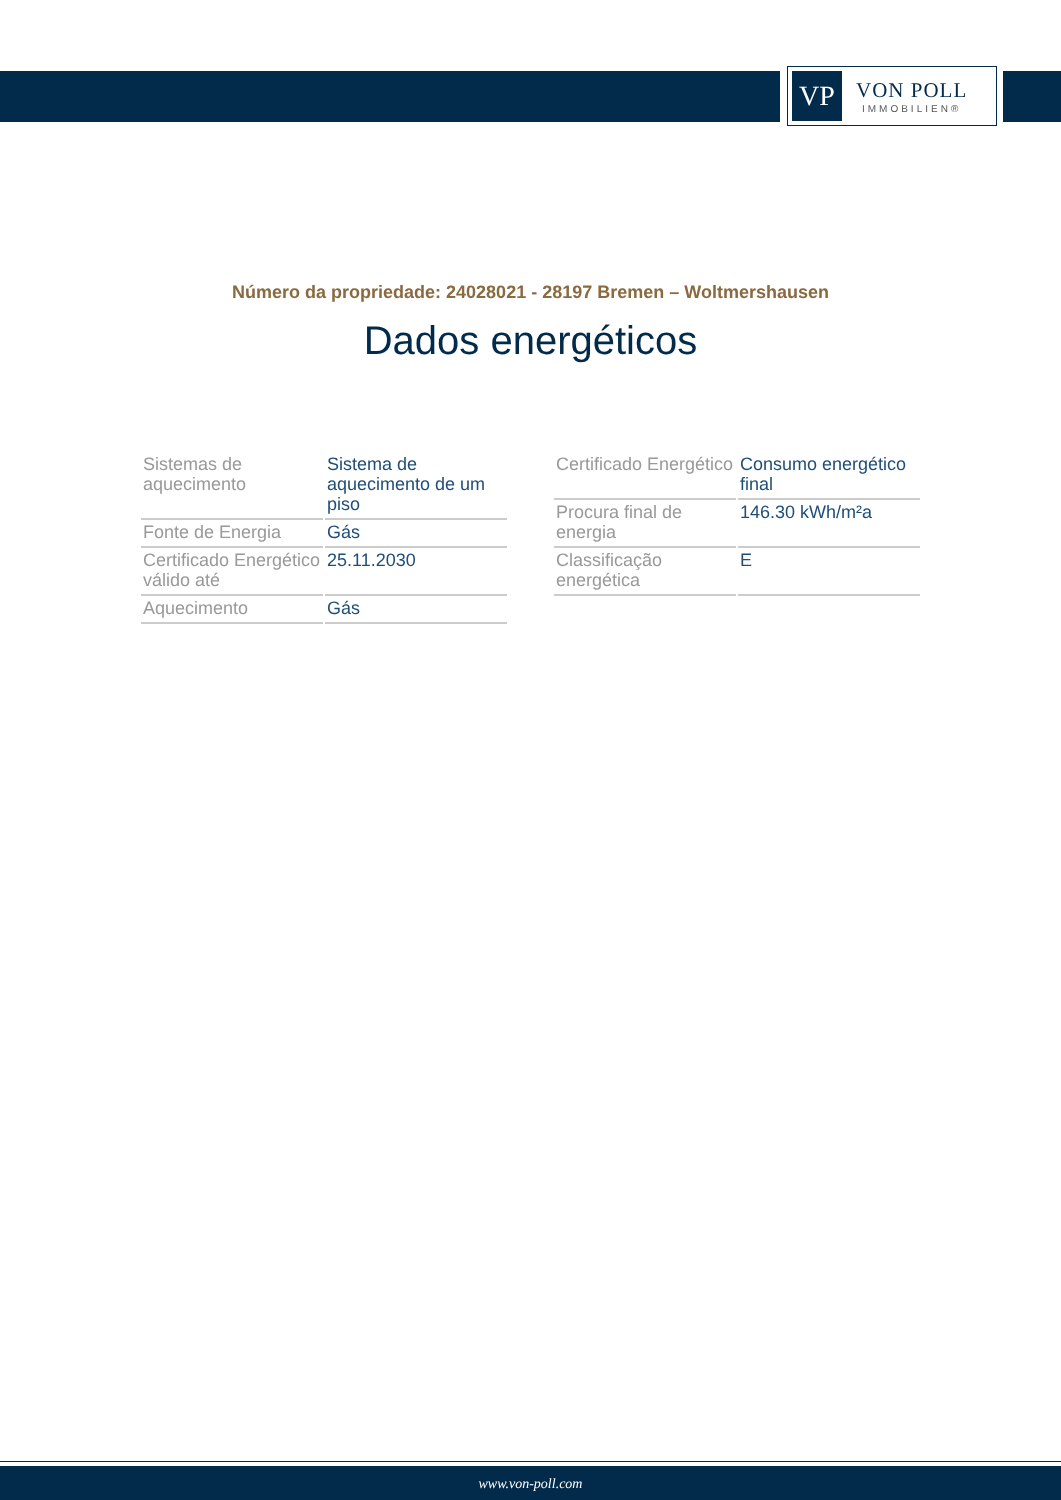VP
VON POLL
IMMOBILIEN®
Número da propriedade: 24028021 - 28197 Bremen – Woltmershausen
Dados energéticos
| Sistemas de aquecimento | Sistema de aquecimento de um piso |
| Fonte de Energia | Gás |
| Certificado Energético válido até | 25.11.2030 |
| Aquecimento | Gás |
| Certificado Energético | Consumo energético final |
| Procura final de energia | 146.30 kWh/m²a |
| Classificação energética | E |
www.von-poll.com